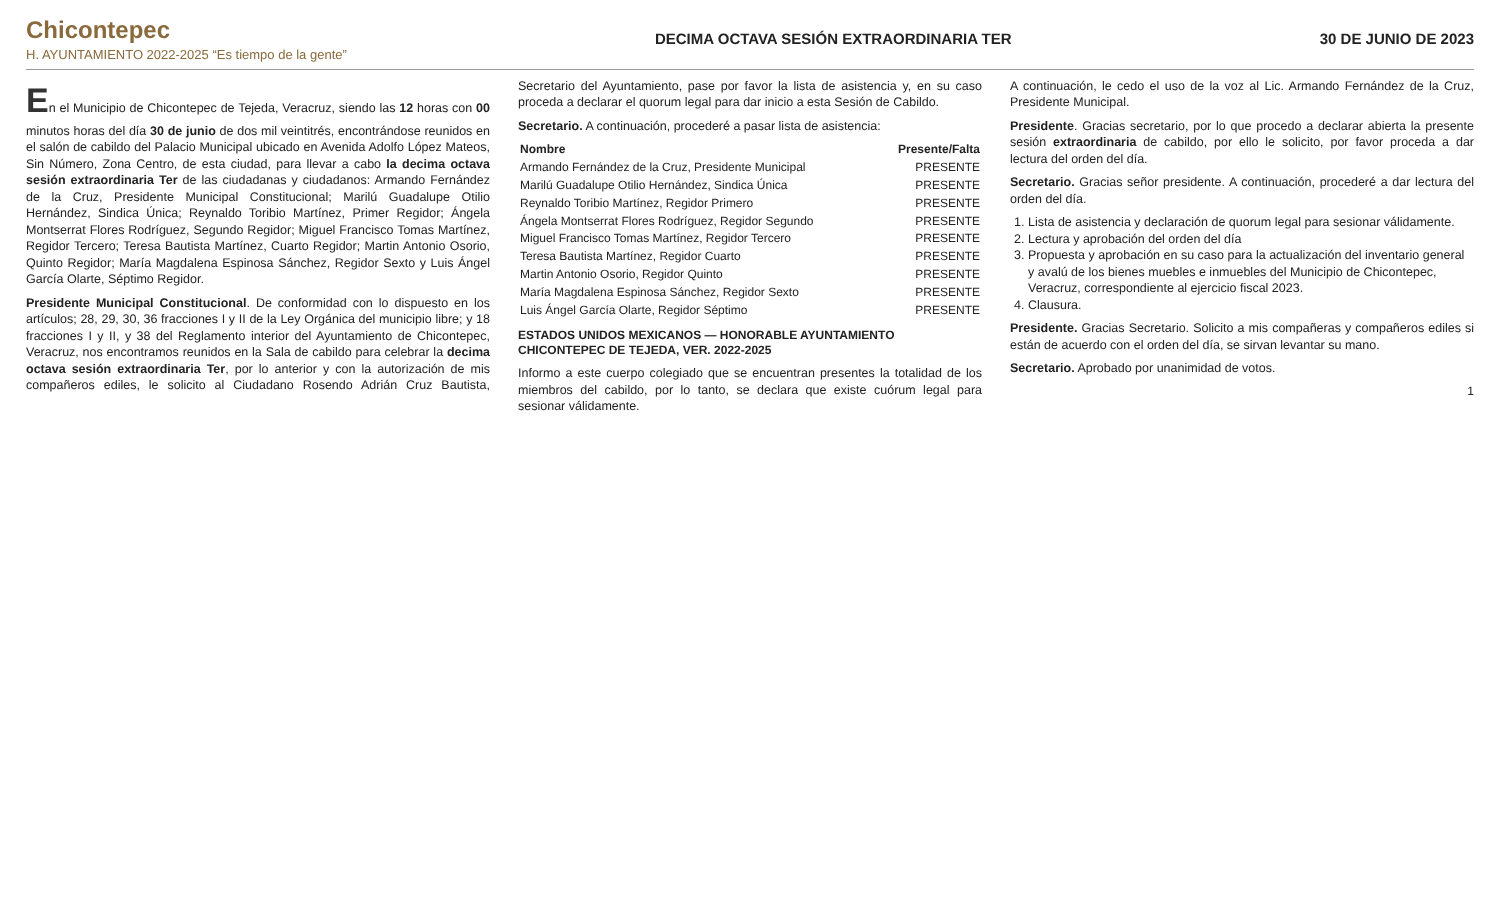Chicontepec
H. AYUNTAMIENTO 2022-2025 “Es tiempo de la gente”
DECIMA OCTAVA SESIÓN EXTRAORDINARIA TER
30 DE JUNIO DE 2023
En el Municipio de Chicontepec de Tejeda, Veracruz, siendo las 12 horas con 00 minutos horas del día 30 de junio de dos mil veintitrés, encontrándose reunidos en el salón de cabildo del Palacio Municipal ubicado en Avenida Adolfo López Mateos, Sin Número, Zona Centro, de esta ciudad, para llevar a cabo la decima octava sesión extraordinaria Ter de las ciudadanas y ciudadanos: Armando Fernández de la Cruz, Presidente Municipal Constitucional; Marilú Guadalupe Otilio Hernández, Sindica Única; Reynaldo Toribio Martínez, Primer Regidor; Ángela Montserrat Flores Rodríguez, Segundo Regidor; Miguel Francisco Tomas Martínez, Regidor Tercero; Teresa Bautista Martínez, Cuarto Regidor; Martin Antonio Osorio, Quinto Regidor; María Magdalena Espinosa Sánchez, Regidor Sexto y Luis Ángel García Olarte, Séptimo Regidor.
Presidente Municipal Constitucional. De conformidad con lo dispuesto en los artículos; 28, 29, 30, 36 fracciones I y II de la Ley Orgánica del municipio libre; y 18 fracciones I y II, y 38 del Reglamento interior del Ayuntamiento de Chicontepec, Veracruz, nos encontramos reunidos en la Sala de cabildo para celebrar la decima octava sesión extraordinaria Ter, por lo anterior y con la autorización de mis compañeros ediles, le solicito al Ciudadano Rosendo Adrián Cruz Bautista, Secretario del Ayuntamiento, pase por favor la lista de asistencia y, en su caso proceda a declarar el quorum legal para dar inicio a esta Sesión de Cabildo.
Secretario. A continuación, procederé a pasar lista de asistencia:
| Nombre | Presente/Falta |
| --- | --- |
| Armando Fernández de la Cruz, Presidente Municipal | PRESENTE |
| Marilú Guadalupe Otilio Hernández, Sindica Única | PRESENTE |
| Reynaldo Toribio Martínez, Regidor Primero | PRESENTE |
| Ángela Montserrat Flores Rodríguez, Regidor Segundo | PRESENTE |
| Miguel Francisco Tomas Martínez, Regidor Tercero | PRESENTE |
| Teresa Bautista Martínez, Regidor Cuarto | PRESENTE |
| Martin Antonio Osorio, Regidor Quinto | PRESENTE |
| María Magdalena Espinosa Sánchez, Regidor Sexto | PRESENTE |
| Luis Ángel García Olarte, Regidor Séptimo | PRESENTE |
ESTADOS UNIDOS MEXICANOS — HONORABLE AYUNTAMIENTO CHICONTEPEC DE TEJEDA, VER. 2022-2025
Informo a este cuerpo colegiado que se encuentran presentes la totalidad de los miembros del cabildo, por lo tanto, se declara que existe cuórum legal para sesionar válidamente.
A continuación, le cedo el uso de la voz al Lic. Armando Fernández de la Cruz, Presidente Municipal.
Presidente. Gracias secretario, por lo que procedo a declarar abierta la presente sesión extraordinaria de cabildo, por ello le solicito, por favor proceda a dar lectura del orden del día.
Secretario. Gracias señor presidente. A continuación, procederé a dar lectura del orden del día.
1. Lista de asistencia y declaración de quorum legal para sesionar válidamente.
2. Lectura y aprobación del orden del día
3. Propuesta y aprobación en su caso para la actualización del inventario general y avalú de los bienes muebles e inmuebles del Municipio de Chicontepec, Veracruz, correspondiente al ejercicio fiscal 2023.
4. Clausura.
Presidente. Gracias Secretario. Solicito a mis compañeras y compañeros ediles si están de acuerdo con el orden del día, se sirvan levantar su mano.
Secretario. Aprobado por unanimidad de votos.
1